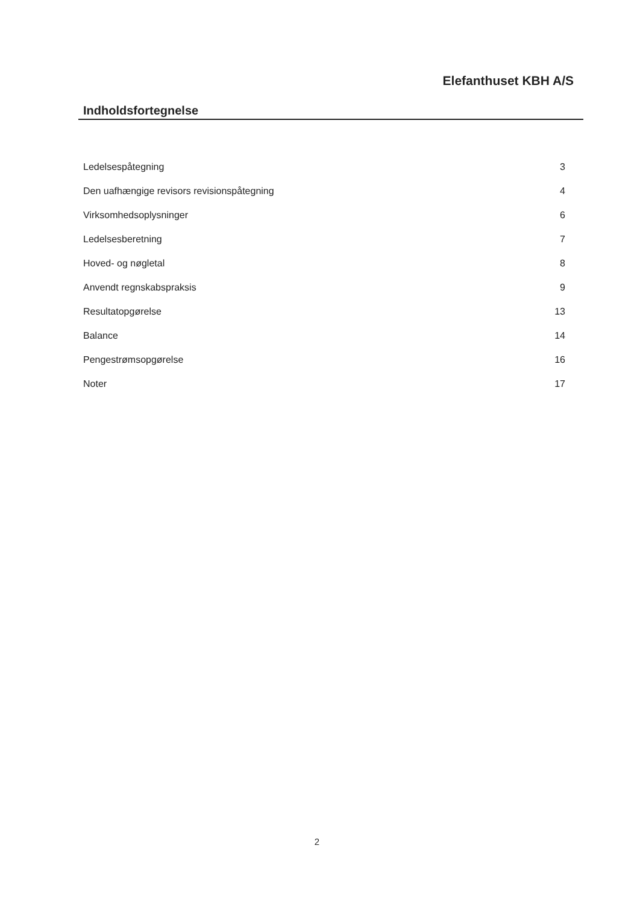Elefanthuset KBH A/S
Indholdsfortegnelse
Ledelsespåtegning 3
Den uafhængige revisors revisionspåtegning 4
Virksomhedsoplysninger 6
Ledelsesberetning 7
Hoved- og nøgletal 8
Anvendt regnskabspraksis 9
Resultatopgørelse 13
Balance 14
Pengestrømsopgørelse 16
Noter 17
2